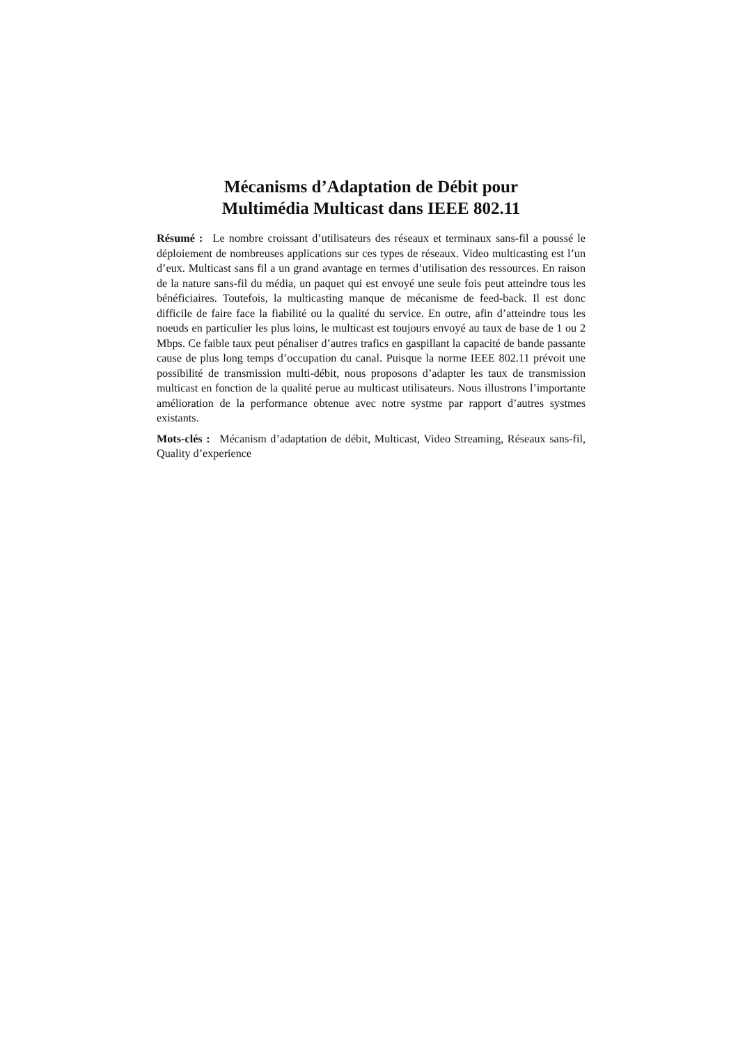Mécanisms d’Adaptation de Débit pour
Multimédia Multicast dans IEEE 802.11
Résumé : Le nombre croissant d’utilisateurs des réseaux et terminaux sans-fil a poussé le déploiement de nombreuses applications sur ces types de réseaux. Video multicasting est l’un d’eux. Multicast sans fil a un grand avantage en termes d’utilisation des ressources. En raison de la nature sans-fil du média, un paquet qui est envoyé une seule fois peut atteindre tous les bénéficiaires. Toutefois, la multicasting manque de mécanisme de feed-back. Il est donc difficile de faire face la fiabilité ou la qualité du service. En outre, afin d’atteindre tous les noeuds en particulier les plus loins, le multicast est toujours envoyé au taux de base de 1 ou 2 Mbps. Ce faible taux peut pénaliser d’autres trafics en gaspillant la capacité de bande passante cause de plus long temps d’occupation du canal. Puisque la norme IEEE 802.11 prévoit une possibilité de transmission multi-débit, nous proposons d’adapter les taux de transmission multicast en fonction de la qualité perue au multicast utilisateurs. Nous illustrons l’importante amélioration de la performance obtenue avec notre systme par rapport d’autres systmes existants.
Mots-clés : Mécanism d’adaptation de débit, Multicast, Video Streaming, Réseaux sans-fil, Quality d’experience